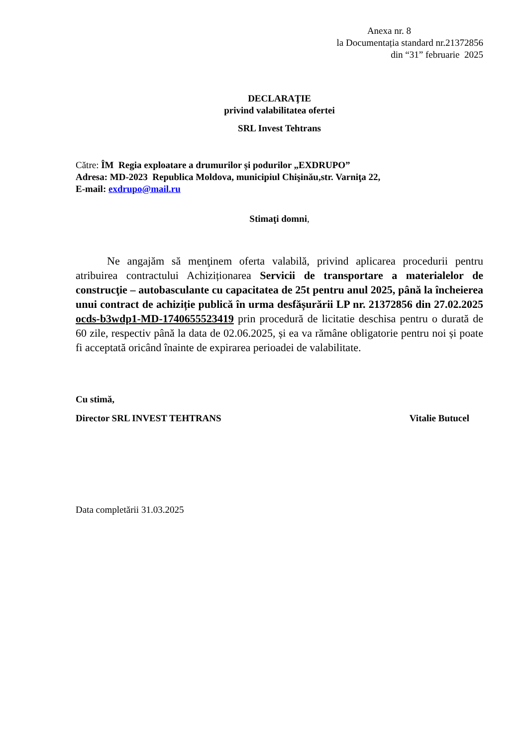Anexa nr. 8
la Documentația standard nr.21372856
din “31” februarie 2025
DECLARAŢIE
privind valabilitatea ofertei
SRL Invest Tehtrans
Către: ÎM Regia exploatare a drumurilor și podurilor „EXDRUPO”
Adresa: MD-2023 Republica Moldova, municipiul Chişinău,str. Varniţa 22,
E-mail: exdrupo@mail.ru
Stimaţi domni,
Ne angajăm să menţinem oferta valabilă, privind aplicarea procedurii pentru atribuirea contractului Achiziționarea Servicii de transportare a materialelor de construcţie – autobasculante cu capacitatea de 25t pentru anul 2025, până la încheierea unui contract de achiziție publică în urma desfășurării LP nr. 21372856 din 27.02.2025 ocds-b3wdp1-MD-1740655523419 prin procedură de licitatie deschisa pentru o durată de 60 zile, respectiv până la data de 02.06.2025, și ea va rămâne obligatorie pentru noi și poate fi acceptată oricând înainte de expirarea perioadei de valabilitate.
Cu stimă,
Director SRL INVEST TEHTRANS Vitalie Butucel
Data completării 31.03.2025